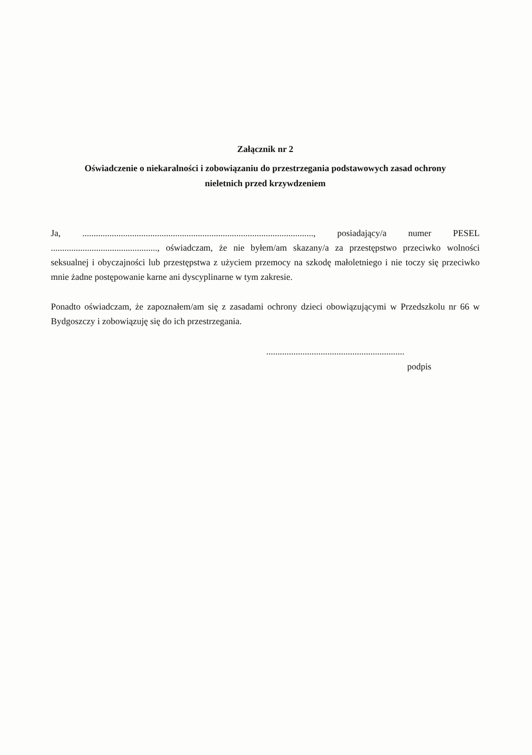Załącznik nr 2
Oświadczenie o niekaralności i zobowiązaniu do przestrzegania podstawowych zasad ochrony
nieletnich przed krzywdzeniem
Ja, ......................................................................................................, posiadający/a numer PESEL ..............................................., oświadczam, że nie byłem/am skazany/a za przestępstwo przeciwko wolności seksualnej i obyczajności lub przestępstwa z użyciem przemocy na szkodę małoletniego i nie toczy się przeciwko mnie żadne postępowanie karne ani dyscyplinarne w tym zakresie.
Ponadto oświadczam, że zapoznałem/am się z zasadami ochrony dzieci obowiązującymi w Przedszkolu nr 66 w Bydgoszczy i zobowiązuję się do ich przestrzegania.
.............................................................
podpis